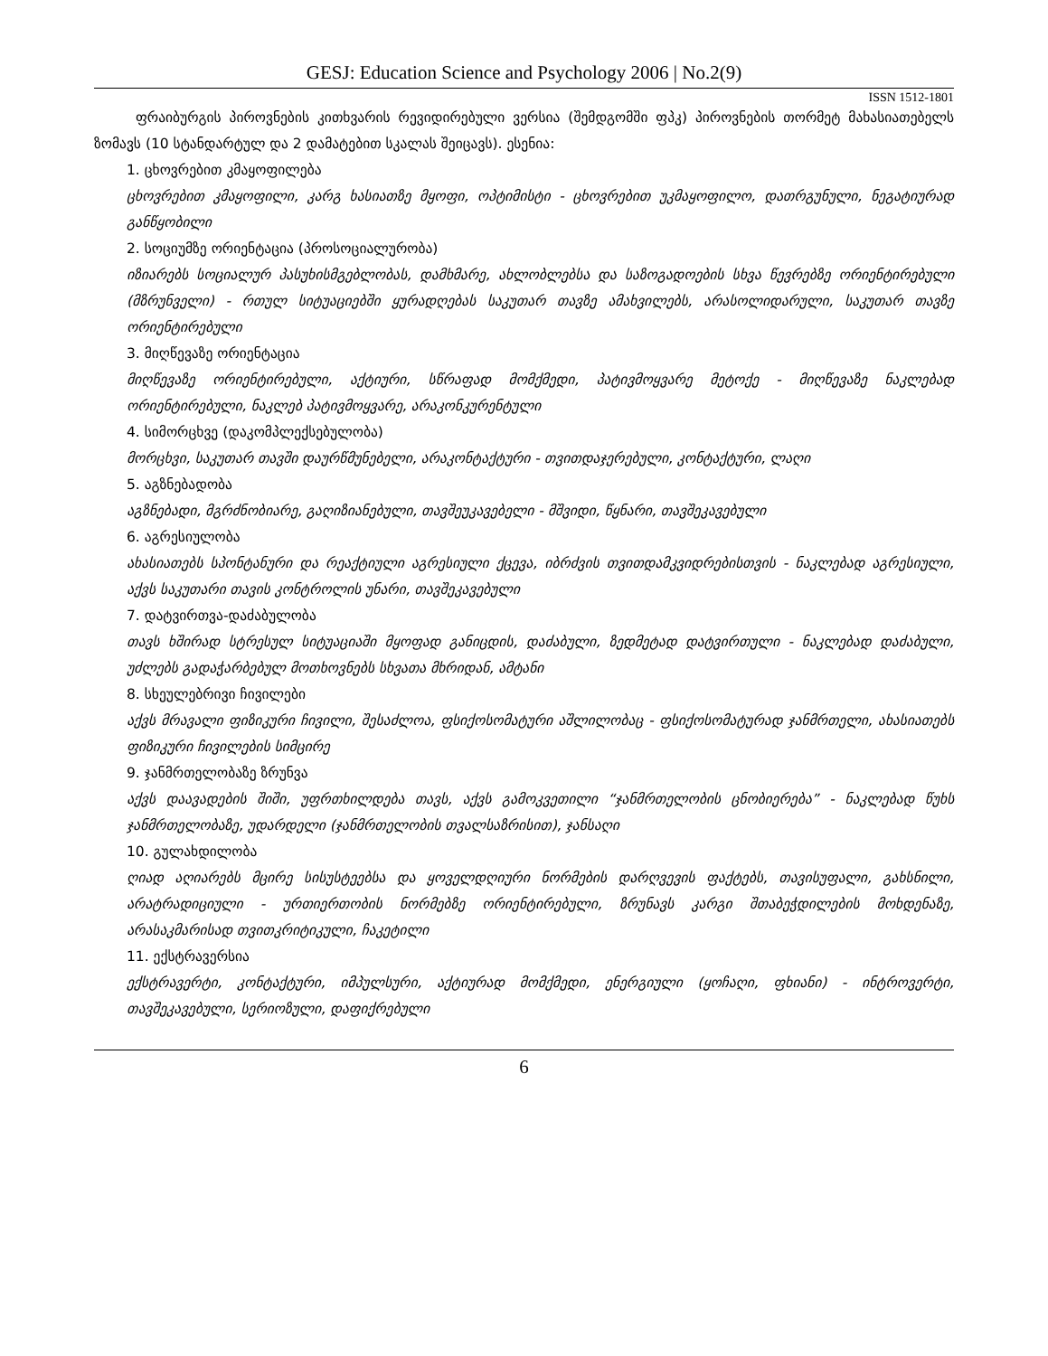GESJ: Education Science and Psychology 2006 | No.2(9)
ISSN 1512-1801
ფრაიბურგის პიროვნების კითხვარის რევიდირებული ვერსია (შემდგომში ფპკ) პიროვნების თორმეტ მახასიათებელს ზომავს (10 სტანდარტულ და 2 დამატებით სკალას შეიცავს). ესენია:
1. ცხოვრებით კმაყოფილება
ცხოვრებით კმაყოფილი, კარგ ხასიათზე მყოფი, ოპტიმისტი - ცხოვრებით უკმაყოფილო, დათრგუნული, ნეგატიურად განწყობილი
2. სოციუმზე ორიენტაცია (პროსოციალურობა)
იზიარებს სოციალურ პასუხისმგებლობას, დამხმარე, ახლობლებსა და საზოგადოების სხვა წევრებზე ორიენტირებული (მზრუნველი) - რთულ სიტუაციებში ყურადღებას საკუთარ თავზე ამახვილებს, არასოლიდარული, საკუთარ თავზე ორიენტირებული
3. მიღწევაზე ორიენტაცია
მიღწევაზე ორიენტირებული, აქტიური, სწრაფად მომქმედი, პატივმოყვარე მეტოქე - მიღწევაზე ნაკლებად ორიენტირებული, ნაკლებ პატივმოყვარე, არაკონკურენტული
4. სიმორცხვე (დაკომპლექსებულობა)
მორცხვი, საკუთარ თავში დაურწმუნებელი, არაკონტაქტური - თვითდაჯერებული, კონტაქტური, ლაღი
5. აგზნებადობა
აგზნებადი, მგრძნობიარე, გაღიზიანებული, თავშეუკავებელი - მშვიდი, წყნარი, თავშეკავებული
6. აგრესიულობა
ახასიათებს სპონტანური და რეაქტიული აგრესიული ქცევა, იბრძვის თვითდამკვიდრებისთვის - ნაკლებად აგრესიული, აქვს საკუთარი თავის კონტროლის უნარი, თავშეკავებული
7. დატვირთვა-დაძაბულობა
თავს ხშირად სტრესულ სიტუაციაში მყოფად განიცდის, დაძაბული, ზედმეტად დატვირთული - ნაკლებად დაძაბული, უძლებს გადაჭარბებულ მოთხოვნებს სხვათა მხრიდან, ამტანი
8. სხეულებრივი ჩივილები
აქვს მრავალი ფიზიკური ჩივილი, შესაძლოა, ფსიქოსომატური აშლილობაც - ფსიქოსომატურად ჯანმრთელი, ახასიათებს ფიზიკური ჩივილების სიმცირე
9. ჯანმრთელობაზე ზრუნვა
აქვს დაავადების შიში, უფრთხილდება თავს, აქვს გამოკვეთილი “ჯანმრთელობის ცნობიერება” - ნაკლებად წუხს ჯანმრთელობაზე, უდარდელი (ჯანმრთელობის თვალსაზრისით), ჯანსაღი
10. გულახდილობა
ღიად აღიარებს მცირე სისუსტეებსა და ყოველდღიური ნორმების დარღვევის ფაქტებს, თავისუფალი, გახსნილი, არატრადიციული - ურთიერთობის ნორმებზე ორიენტირებული, ზრუნავს კარგი შთაბეჭდილების მოხდენაზე, არასაკმარისად თვითკრიტიკული, ჩაკეტილი
11. ექსტრავერსია
ექსტრავერტი, კონტაქტური, იმპულსური, აქტიურად მომქმედი, ენერგიული (ყოჩაღი, ფხიანი) - ინტროვერტი, თავშეკავებული, სერიოზული, დაფიქრებული
6